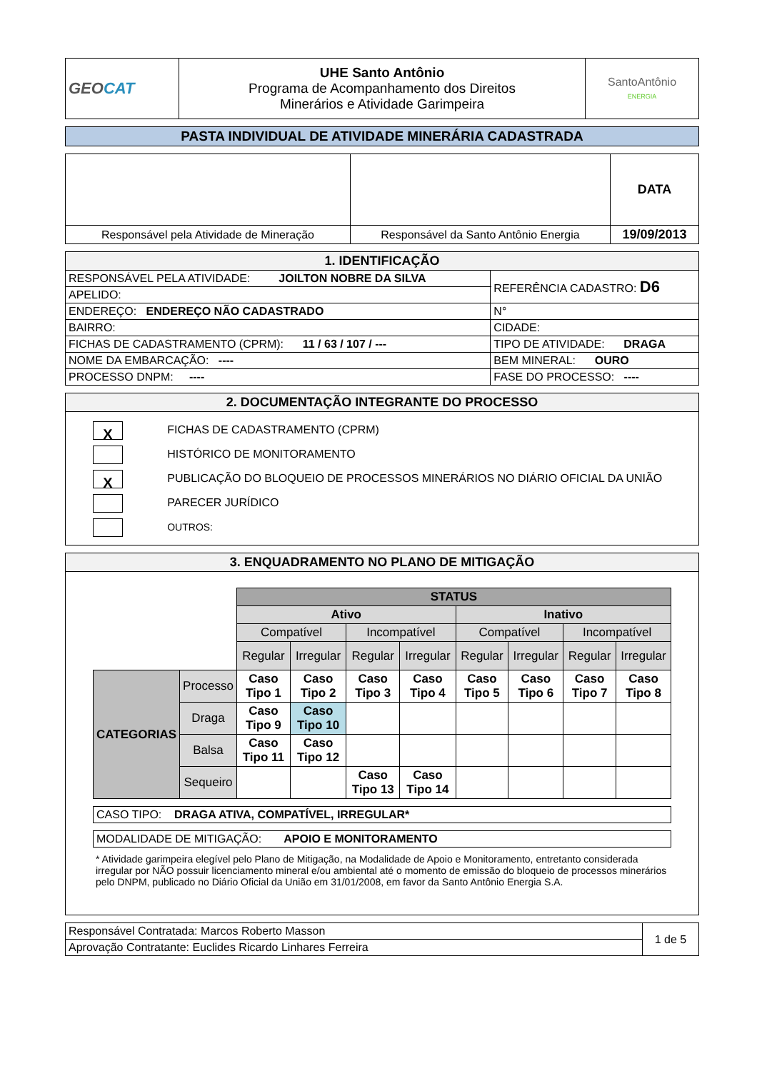| GEO CAT | UHE Santo Antônio Programa de Acompanhamento dos Direitos Minerários e Atividade Garimpeira | SantoAntônio ENERGIA |
| PASTA INDIVIDUAL DE ATIVIDADE MINERÁRIA CADASTRADA |
| | | DATA |
| Responsável pela Atividade de Mineração | Responsável da Santo Antônio Energia | 19/09/2013 |
| 1. IDENTIFICAÇÃO | | | |
| RESPONSÁVEL PELA ATIVIDADE: JOILTON NOBRE DA SILVA | | | REFERÊNCIA CADASTRO: D6 |
| APELIDO: | | | |
| ENDEREÇO: ENDEREÇO NÃO CADASTRADO | | | N° |
| BAIRRO: | | CIDADE: | |
| FICHAS DE CADASTRAMENTO (CPRM): 11 / 63 / 107 / --- | | TIPO DE ATIVIDADE: DRAGA | |
| NOME DA EMBARCAÇÃO: ---- | | BEM MINERAL: OURO | |
| PROCESSO DNPM: ---- | FASE DO PROCESSO: ---- | | |
| 2. DOCUMENTAÇÃO INTEGRANTE DO PROCESSO |
| X FICHAS DE CADASTRAMENTO (CPRM) HISTÓRICO DE MONITORAMENTO X PUBLICAÇÃO DO BLOQUEIO DE PROCESSOS MINERÁRIOS NO DIÁRIO OFICIAL DA UNIÃO PARECER JURÍDICO OUTROS: |
| 3. ENQUADRAMENTO NO PLANO DE MITIGAÇÃO |
| / / / STATUS / / / / / / / / / / / Ativo / / / / Inativo / / / / / / / Compatível / / Incompatível / / Compatível / / Incompatível / / / / / Regular / Irregular / Regular / Irregular / Regular / Irregular / Regular / Irregular / / CATEGORIAS / Processo / Caso Tipo 1 / Caso Tipo 2 / Caso Tipo 3 / Caso Tipo 4 / Caso Tipo 5 / Caso Tipo 6 / Caso Tipo 7 / Caso Tipo 8 / / / Draga / Caso Tipo 9 / Caso Tipo 10 / / / / / / / / / Balsa / Caso Tipo 11 / Caso Tipo 12 / / / / / / / / / Sequeiro / / / Caso Tipo 13 / Caso Tipo 14 / / / / / / CASO TIPO: DRAGA ATIVA, COMPATÍVEL, IRREGULAR* / / MODALIDADE DE MITIGAÇÃO: APOIO E MONITORAMENTO / * Atividade garimpeira elegível pelo Plano de Mitigação, na Modalidade de Apoio e Monitoramento, entretanto considerada irregular por NÃO possuir licenciamento mineral e/ou ambiental até o momento de emissão do bloqueio de processos minerários pelo DNPM, publicado no Diário Oficial da União em 31/01/2008, em favor da Santo Antônio Energia S.A. |
| Responsável Contratada: Marcos Roberto Masson | 1 de 5 |
| Aprovação Contratante: Euclides Ricardo Linhares Ferreira | |